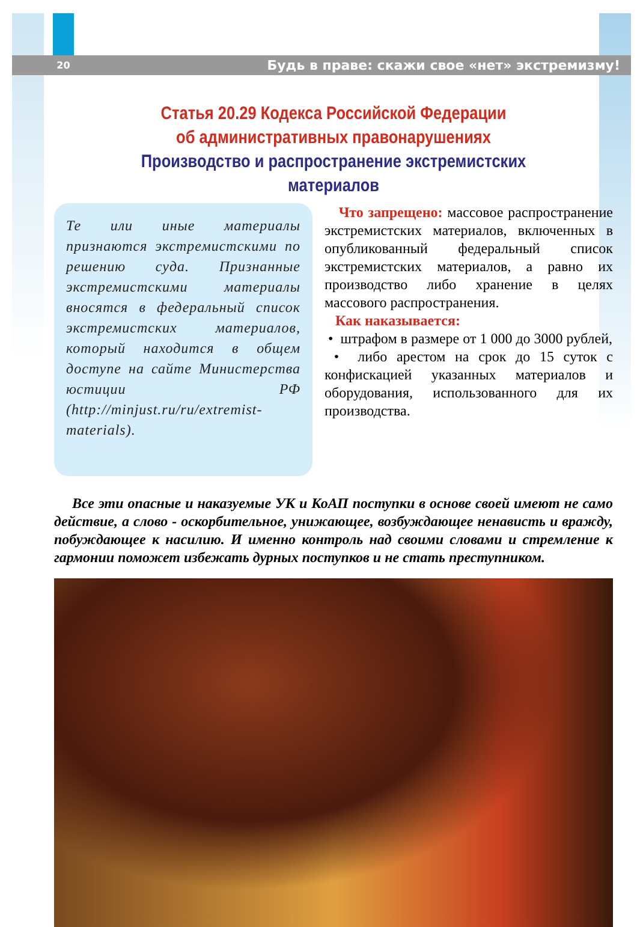20 Будь в праве: скажи свое «нет» экстремизму!
Статья 20.29 Кодекса Российской Федерации
об административных правонарушениях
Производство и распространение экстремистских материалов
Те или иные материалы признаются экстремистскими по решению суда. Признанные экстремистскими материалы вносятся в федеральный список экстремистских материалов, который находится в общем доступе на сайте Министерства юстиции РФ (http://minjust.ru/ru/extremist-materials).
Что запрещено: массовое распространение экстремистских материалов, включенных в опубликованный федеральный список экстремистских материалов, а равно их производство либо хранение в целях массового распространения.
Как наказывается:
• штрафом в размере от 1 000 до 3000 рублей,
• либо арестом на срок до 15 суток с конфискацией указанных материалов и оборудования, использованного для их производства.
Все эти опасные и наказуемые УК и КоАП поступки в основе своей имеют не само действие, а слово - оскорбительное, унижающее, возбуждающее ненависть и вражду, побуждающее к насилию. И именно контроль над своими словами и стремление к гармонии поможет избежать дурных поступков и не стать преступником.